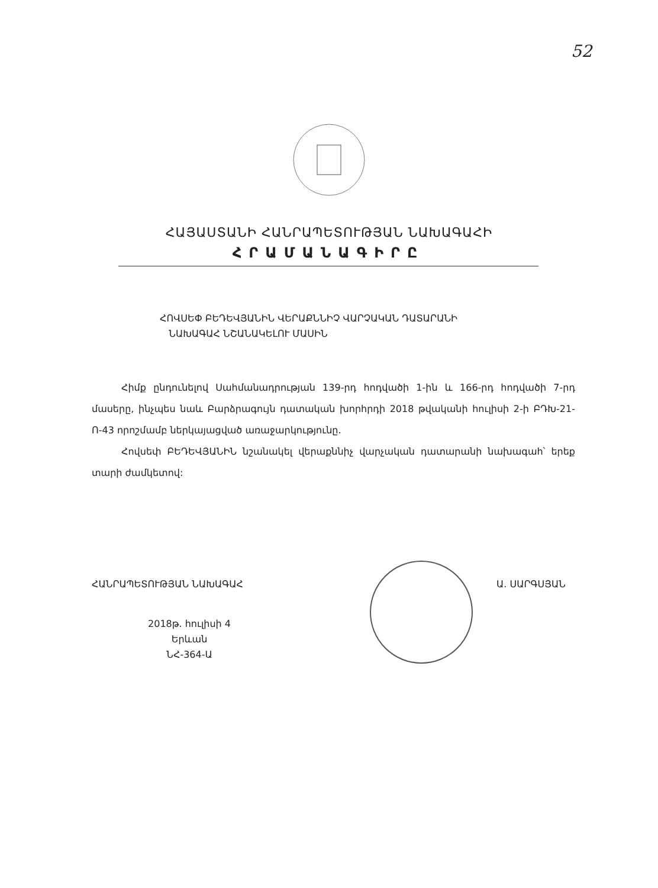52
ՀԱՅԱՍՏԱՆԻ ՀԱՆՐԱՊԵՏՈՒԹՅԱՆ ՆԱԽԱԳԱՀԻ
ՀՐԱՄԱՆԱԳԻՐԸ
ՀՈՎՍԵՓ ԲԵԴԵՎՅԱՆԻՆ ՎԵՐԱՔՆՆԻՉ ՎԱՐՉԱԿԱՆ ԴԱՏԱՐԱՆԻ
ՆԱԽԱԳԱՀ ՆՇԱՆԱԿԵԼՈՒ ՄԱՍԻՆ
Հիմք ընդունելով Սահմանադրության 139-րդ հոդվածի 1-ին և 166-րդ հոդվածի 7-րդ մասերը, ինչպես նաև Բարձրագույն դատական խորհրդի 2018 թվականի հուլիսի 2-ի ԲԴԽ-21-Ո-43 որոշմամբ ներկայացված առաջարկությունը.
Հովսեփ ԲԵԴԵՎՅԱՆԻՆ նշանակել վերաքննիչ վարչական դատարանի նախագահ՝ երեք տարի ժամկետով:
ՀԱՆՐԱՊԵՏՈՒԹՅԱՆ ՆԱԽԱԳԱՀ Ա. ՍԱՐԳՍՅԱՆ
2018թ. հուլիսի 4
Երևան
ՆՀ-364-Ա